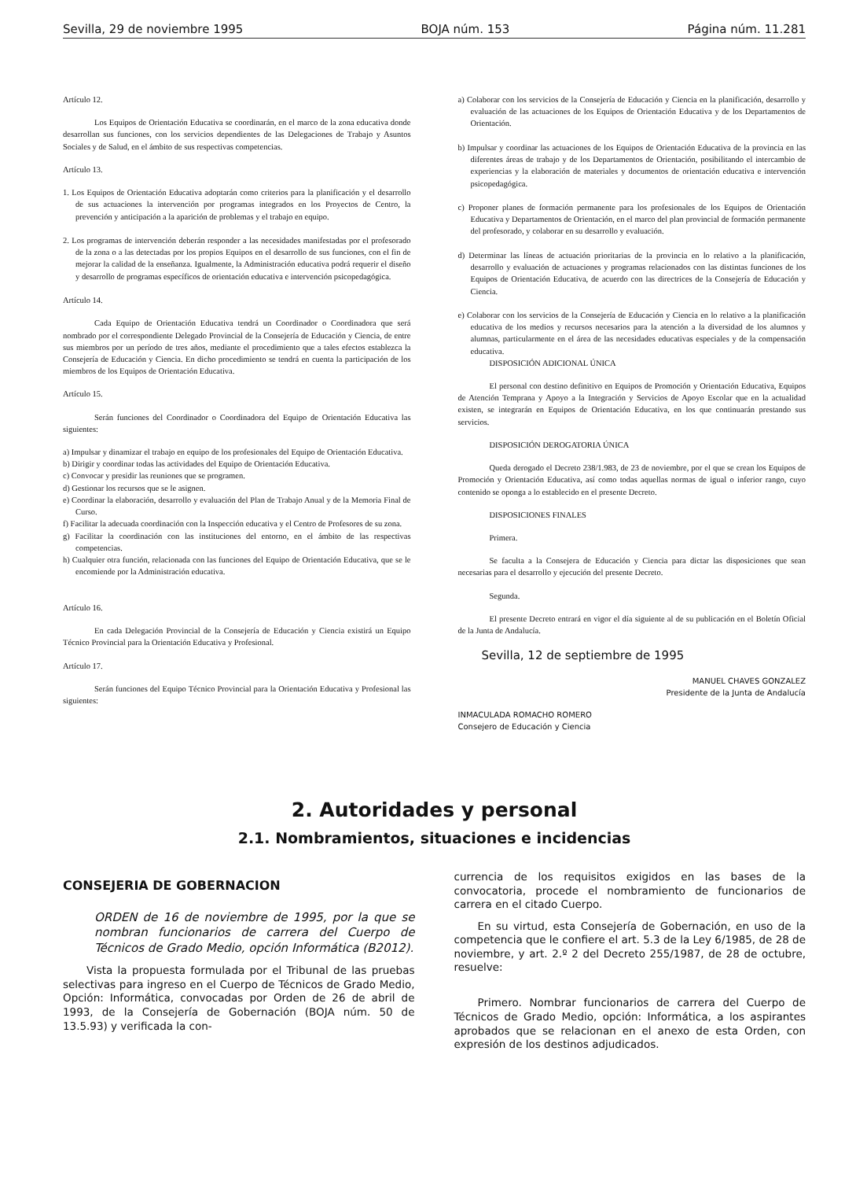Sevilla, 29 de noviembre 1995 BOJA núm. 153 Página núm. 11.281
Artículo 12.
Los Equipos de Orientación Educativa se coordinarán, en el marco de la zona educativa donde desarrollan sus funciones, con los servicios dependientes de las Delegaciones de Trabajo y Asuntos Sociales y de Salud, en el ámbito de sus respectivas competencias.
Artículo 13.
1. Los Equipos de Orientación Educativa adoptarán como criterios para la planificación y el desarrollo de sus actuaciones la intervención por programas integrados en los Proyectos de Centro, la prevención y anticipación a la aparición de problemas y el trabajo en equipo.
2. Los programas de intervención deberán responder a las necesidades manifestadas por el profesorado de la zona o a las detectadas por los propios Equipos en el desarrollo de sus funciones, con el fin de mejorar la calidad de la enseñanza. Igualmente, la Administración educativa podrá requerir el diseño y desarrollo de programas específicos de orientación educativa e intervención psicopedagógica.
Artículo 14.
Cada Equipo de Orientación Educativa tendrá un Coordinador o Coordinadora que será nombrado por el correspondiente Delegado Provincial de la Consejería de Educación y Ciencia, de entre sus miembros por un período de tres años, mediante el procedimiento que a tales efectos establezca la Consejería de Educación y Ciencia. En dicho procedimiento se tendrá en cuenta la participación de los miembros de los Equipos de Orientación Educativa.
Artículo 15.
Serán funciones del Coordinador o Coordinadora del Equipo de Orientación Educativa las siguientes:
a) Impulsar y dinamizar el trabajo en equipo de los profesionales del Equipo de Orientación Educativa.
b) Dirigir y coordinar todas las actividades del Equipo de Orientación Educativa.
c) Convocar y presidir las reuniones que se programen.
d) Gestionar los recursos que se le asignen.
e) Coordinar la elaboración, desarrollo y evaluación del Plan de Trabajo Anual y de la Memoria Final de Curso.
f) Facilitar la adecuada coordinación con la Inspección educativa y el Centro de Profesores de su zona.
g) Facilitar la coordinación con las instituciones del entorno, en el ámbito de las respectivas competencias.
h) Cualquier otra función, relacionada con las funciones del Equipo de Orientación Educativa, que se le encomiende por la Administración educativa.
Artículo 16.
En cada Delegación Provincial de la Consejería de Educación y Ciencia existirá un Equipo Técnico Provincial para la Orientación Educativa y Profesional.
Artículo 17.
Serán funciones del Equipo Técnico Provincial para la Orientación Educativa y Profesional las siguientes:
a) Colaborar con los servicios de la Consejería de Educación y Ciencia en la planificación, desarrollo y evaluación de las actuaciones de los Equipos de Orientación Educativa y de los Departamentos de Orientación.
b) Impulsar y coordinar las actuaciones de los Equipos de Orientación Educativa de la provincia en las diferentes áreas de trabajo y de los Departamentos de Orientación, posibilitando el intercambio de experiencias y la elaboración de materiales y documentos de orientación educativa e intervención psicopedagógica.
c) Proponer planes de formación permanente para los profesionales de los Equipos de Orientación Educativa y Departamentos de Orientación, en el marco del plan provincial de formación permanente del profesorado, y colaborar en su desarrollo y evaluación.
d) Determinar las líneas de actuación prioritarias de la provincia en lo relativo a la planificación, desarrollo y evaluación de actuaciones y programas relacionados con las distintas funciones de los Equipos de Orientación Educativa, de acuerdo con las directrices de la Consejería de Educación y Ciencia.
e) Colaborar con los servicios de la Consejería de Educación y Ciencia en lo relativo a la planificación educativa de los medios y recursos necesarios para la atención a la diversidad de los alumnos y alumnas, particularmente en el área de las necesidades educativas especiales y de la compensación educativa.
DISPOSICIÓN ADICIONAL ÚNICA
El personal con destino definitivo en Equipos de Promoción y Orientación Educativa, Equipos de Atención Temprana y Apoyo a la Integración y Servicios de Apoyo Escolar que en la actualidad existen, se integrarán en Equipos de Orientación Educativa, en los que continuarán prestando sus servicios.
DISPOSICIÓN DEROGATORIA ÚNICA
Queda derogado el Decreto 238/1.983, de 23 de noviembre, por el que se crean los Equipos de Promoción y Orientación Educativa, así como todas aquellas normas de igual o inferior rango, cuyo contenido se oponga a lo establecido en el presente Decreto.
DISPOSICIONES FINALES
Primera.
Se faculta a la Consejera de Educación y Ciencia para dictar las disposiciones que sean necesarias para el desarrollo y ejecución del presente Decreto.
Segunda.
El presente Decreto entrará en vigor el día siguiente al de su publicación en el Boletín Oficial de la Junta de Andalucía.
Sevilla, 12 de septiembre de 1995
MANUEL CHAVES GONZALEZ
Presidente de la Junta de Andalucía
INMACULADA ROMACHO ROMERO
Consejero de Educación y Ciencia
2. Autoridades y personal
2.1. Nombramientos, situaciones e incidencias
CONSEJERIA DE GOBERNACION
ORDEN de 16 de noviembre de 1995, por la que se nombran funcionarios de carrera del Cuerpo de Técnicos de Grado Medio, opción Informática (B2012).
Vista la propuesta formulada por el Tribunal de las pruebas selectivas para ingreso en el Cuerpo de Técnicos de Grado Medio, Opción: Informática, convocadas por Orden de 26 de abril de 1993, de la Consejería de Gobernación (BOJA núm. 50 de 13.5.93) y verificada la con-
currencia de los requisitos exigidos en las bases de la convocatoria, procede el nombramiento de funcionarios de carrera en el citado Cuerpo.
En su virtud, esta Consejería de Gobernación, en uso de la competencia que le confiere el art. 5.3 de la Ley 6/1985, de 28 de noviembre, y art. 2.º 2 del Decreto 255/1987, de 28 de octubre, resuelve:
Primero. Nombrar funcionarios de carrera del Cuerpo de Técnicos de Grado Medio, opción: Informática, a los aspirantes aprobados que se relacionan en el anexo de esta Orden, con expresión de los destinos adjudicados.